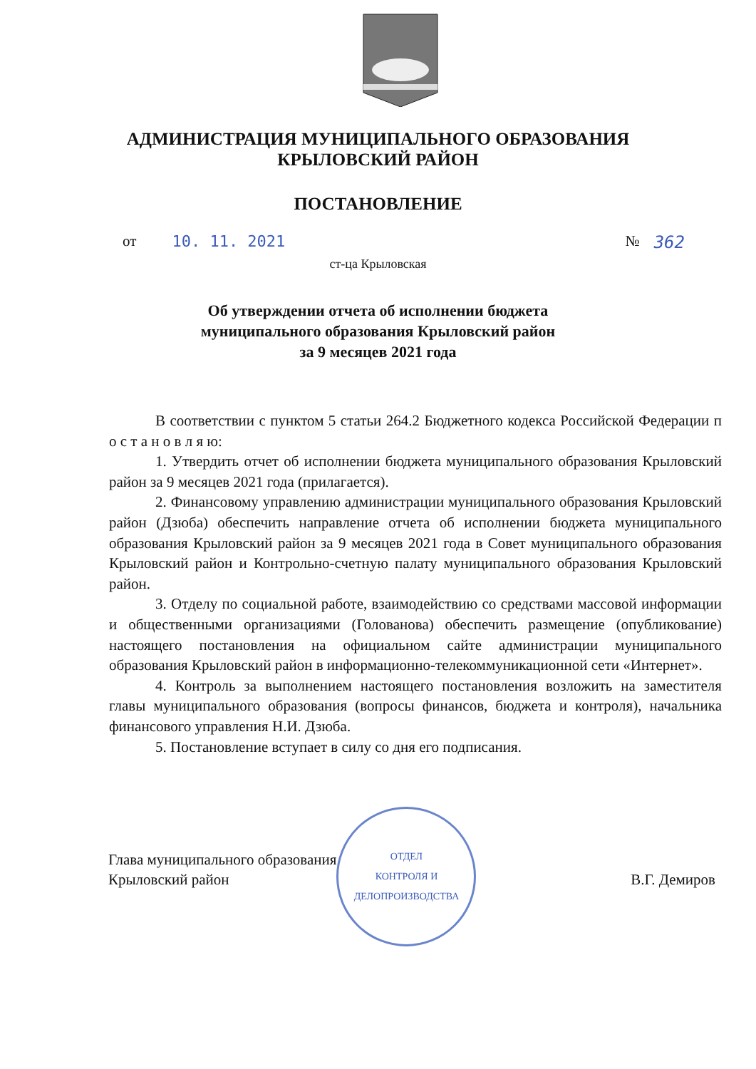АДМИНИСТРАЦИЯ МУНИЦИПАЛЬНОГО ОБРАЗОВАНИЯ
КРЫЛОВСКИЙ РАЙОН
ПОСТАНОВЛЕНИЕ
от 10. 11. 2021 № 362
ст-ца Крыловская
Об утверждении отчета об исполнении бюджета
муниципального образования Крыловский район
за 9 месяцев 2021 года
В соответствии с пунктом 5 статьи 264.2 Бюджетного кодекса Российской Федерации п о с т а н о в л я ю:
1. Утвердить отчет об исполнении бюджета муниципального образования Крыловский район за 9 месяцев 2021 года (прилагается).
2. Финансовому управлению администрации муниципального образования Крыловский район (Дзюба) обеспечить направление отчета об исполнении бюджета муниципального образования Крыловский район за 9 месяцев 2021 года в Совет муниципального образования Крыловский район и Контрольно-счетную палату муниципального образования Крыловский район.
3. Отделу по социальной работе, взаимодействию со средствами массовой информации и общественными организациями (Голованова) обеспечить размещение (опубликование) настоящего постановления на официальном сайте администрации муниципального образования Крыловский район в информационно-телекоммуникационной сети «Интернет».
4. Контроль за выполнением настоящего постановления возложить на заместителя главы муниципального образования (вопросы финансов, бюджета и контроля), начальника финансового управления Н.И. Дзюба.
5. Постановление вступает в силу со дня его подписания.
Глава муниципального образования
Крыловский район
ОТДЕЛ
КОНТРОЛЯ И
ДЕЛОПРОИЗВОДСТВА
В.Г. Демиров